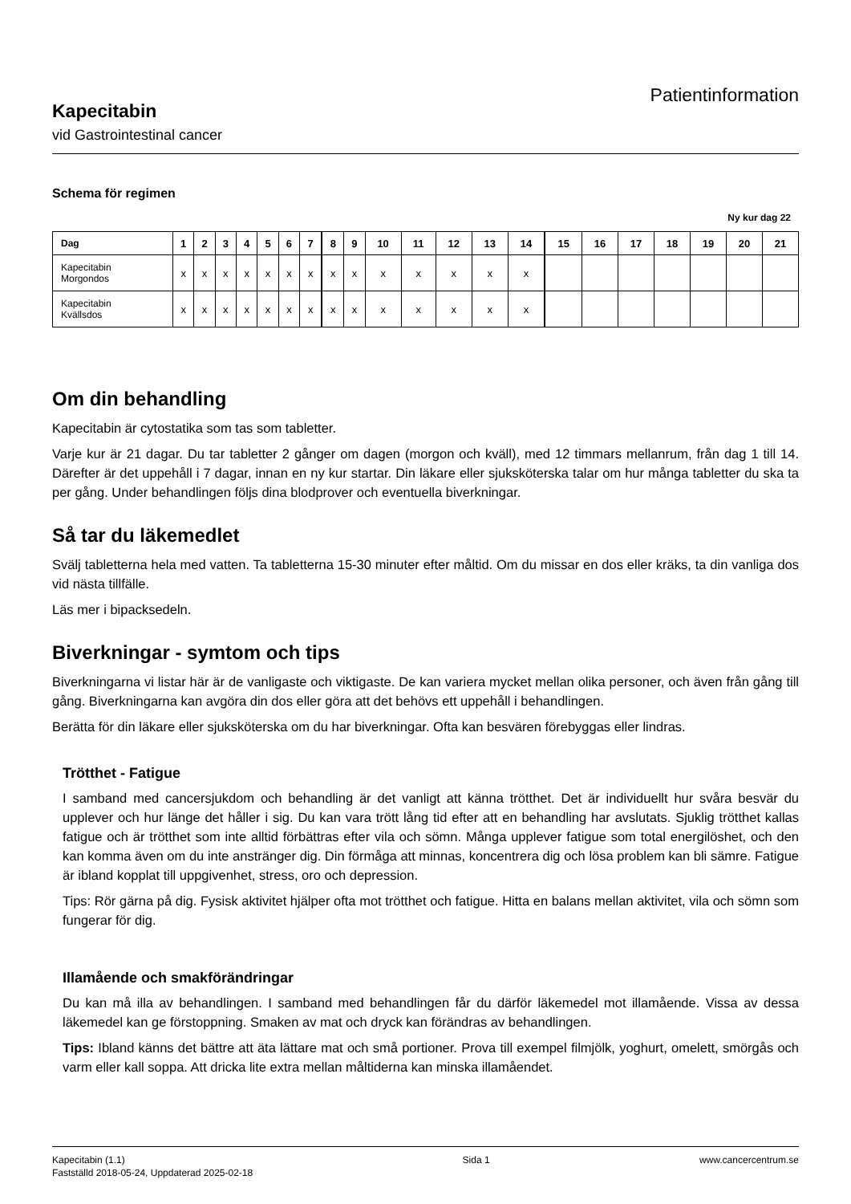Kapecitabin
vid Gastrointestinal cancer
Patientinformation
Schema för regimen
Ny kur dag 22
| Dag | 1 | 2 | 3 | 4 | 5 | 6 | 7 | 8 | 9 | 10 | 11 | 12 | 13 | 14 | 15 | 16 | 17 | 18 | 19 | 20 | 21 |
| --- | --- | --- | --- | --- | --- | --- | --- | --- | --- | --- | --- | --- | --- | --- | --- | --- | --- | --- | --- | --- | --- |
| Kapecitabin Morgondos | x | x | x | x | x | x | x | x | x | x | x | x | x | x | | | | | | | |
| Kapecitabin Kvällsdos | x | x | x | x | x | x | x | x | x | x | x | x | x | x | | | | | | | |
Om din behandling
Kapecitabin är cytostatika som tas som tabletter.
Varje kur är 21 dagar. Du tar tabletter 2 gånger om dagen (morgon och kväll), med 12 timmars mellanrum, från dag 1 till 14. Därefter är det uppehåll i 7 dagar, innan en ny kur startar. Din läkare eller sjuksköterska talar om hur många tabletter du ska ta per gång. Under behandlingen följs dina blodprover och eventuella biverkningar.
Så tar du läkemedlet
Svälj tabletterna hela med vatten. Ta tabletterna 15-30 minuter efter måltid. Om du missar en dos eller kräks, ta din vanliga dos vid nästa tillfälle.
Läs mer i bipacksedeln.
Biverkningar - symtom och tips
Biverkningarna vi listar här är de vanligaste och viktigaste. De kan variera mycket mellan olika personer, och även från gång till gång. Biverkningarna kan avgöra din dos eller göra att det behövs ett uppehåll i behandlingen.
Berätta för din läkare eller sjuksköterska om du har biverkningar. Ofta kan besvären förebyggas eller lindras.
Trötthet - Fatigue
I samband med cancersjukdom och behandling är det vanligt att känna trötthet. Det är individuellt hur svåra besvär du upplever och hur länge det håller i sig. Du kan vara trött lång tid efter att en behandling har avslutats. Sjuklig trötthet kallas fatigue och är trötthet som inte alltid förbättras efter vila och sömn. Många upplever fatigue som total energilöshet, och den kan komma även om du inte anstränger dig. Din förmåga att minnas, koncentrera dig och lösa problem kan bli sämre. Fatigue är ibland kopplat till uppgivenhet, stress, oro och depression.
Tips: Rör gärna på dig. Fysisk aktivitet hjälper ofta mot trötthet och fatigue. Hitta en balans mellan aktivitet, vila och sömn som fungerar för dig.
Illamående och smakförändringar
Du kan må illa av behandlingen. I samband med behandlingen får du därför läkemedel mot illamående. Vissa av dessa läkemedel kan ge förstoppning. Smaken av mat och dryck kan förändras av behandlingen.
Tips: Ibland känns det bättre att äta lättare mat och små portioner. Prova till exempel filmjölk, yoghurt, omelett, smörgås och varm eller kall soppa. Att dricka lite extra mellan måltiderna kan minska illamåendet.
Kapecitabin (1.1)
Fastställd 2018-05-24, Uppdaterad 2025-02-18
Sida 1 www.cancercentrum.se